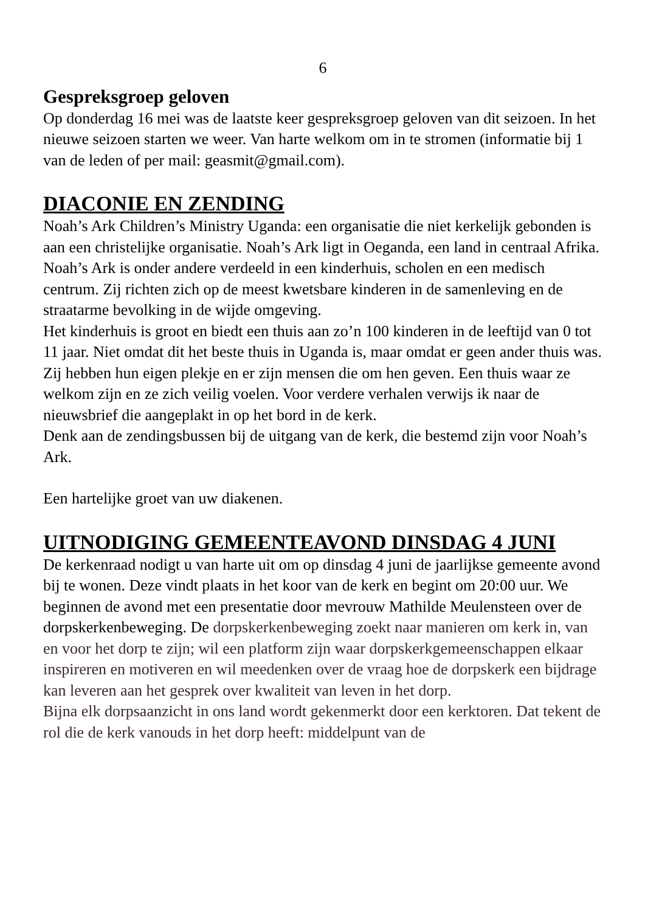6
Gespreksgroep geloven
Op donderdag 16 mei was de laatste keer gespreksgroep geloven van dit seizoen. In het nieuwe seizoen starten we weer. Van harte welkom om in te stromen (informatie bij 1 van de leden of per mail: geasmit@gmail.com).
DIACONIE EN ZENDING
Noah’s Ark Children’s Ministry Uganda: een organisatie die niet kerkelijk gebonden is aan een christelijke organisatie. Noah’s Ark ligt in Oeganda, een land in centraal Afrika.
Noah’s Ark is onder andere verdeeld in een kinderhuis, scholen en een medisch centrum. Zij richten zich op de meest kwetsbare kinderen in de samenleving en de straatarme bevolking in de wijde omgeving.
Het kinderhuis is groot en biedt een thuis aan zo’n 100 kinderen in de leeftijd van 0 tot 11 jaar. Niet omdat dit het beste thuis in Uganda is, maar omdat er geen ander thuis was. Zij hebben hun eigen plekje en er zijn mensen die om hen geven. Een thuis waar ze welkom zijn en ze zich veilig voelen. Voor verdere verhalen verwijs ik naar de nieuwsbrief die aangeplakt in op het bord in de kerk.
Denk aan de zendingsbussen bij de uitgang van de kerk, die bestemd zijn voor Noah’s Ark.
Een hartelijke groet van uw diakenen.
UITNODIGING GEMEENTEAVOND DINSDAG 4 JUNI
De kerkenraad nodigt u van harte uit om op dinsdag 4 juni de jaarlijkse gemeente avond bij te wonen. Deze vindt plaats in het koor van de kerk en begint om 20:00 uur. We beginnen de avond met een presentatie door mevrouw Mathilde Meulensteen over de dorpskerkenbeweging. De dorpskerkenbeweging zoekt naar manieren om kerk in, van en voor het dorp te zijn; wil een platform zijn waar dorpskerkgemeenschappen elkaar inspireren en motiveren en wil meedenken over de vraag hoe de dorpskerk een bijdrage kan leveren aan het gesprek over kwaliteit van leven in het dorp.
Bijna elk dorpsaanzicht in ons land wordt gekenmerkt door een kerktoren. Dat tekent de rol die de kerk vanouds in het dorp heeft: middelpunt van de